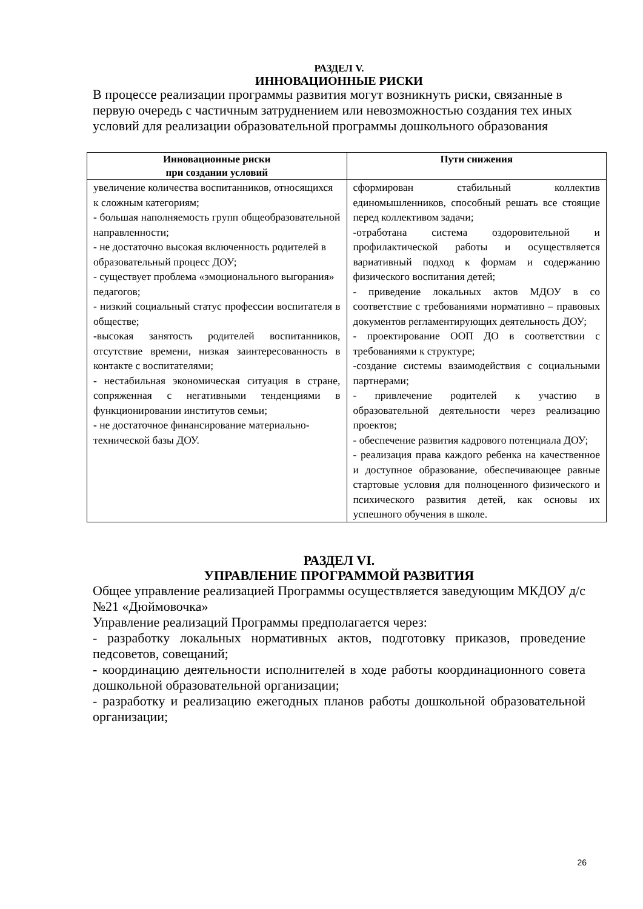РАЗДЕЛ V.
ИННОВАЦИОННЫЕ РИСКИ
В процессе реализации программы развития могут возникнуть риски, связанные в первую очередь с частичным затруднением или невозможностью создания тех иных условий для реализации образовательной программы дошкольного образования
| Инновационные риски при создании условий | Пути снижения |
| --- | --- |
| увеличение количества воспитанников, относящихся к сложным категориям; - большая наполняемость групп общеобразовательной направленности; - не достаточно высокая включенность родителей в образовательный процесс ДОУ; - существует проблема «эмоционального выгорания» педагогов; - низкий социальный статус профессии воспитателя в обществе; - высокая занятость родителей воспитанников, отсутствие времени, низкая заинтересованность в контакте с воспитателями; - нестабильная экономическая ситуация в стране, сопряженная с негативными тенденциями в функционировании институтов семьи; - не достаточное финансирование материально- технической базы ДОУ. | сформирован стабильный коллектив единомышленников, способный решать все стоящие перед коллективом задачи; - отработана система оздоровительной и профилактической работы и осуществляется вариативный подход к формам и содержанию физического воспитания детей; - приведение локальных актов МДОУ в со соответствие с требованиями нормативно – правовых документов регламентирующих деятельность ДОУ; - проектирование ООП ДО в соответствии с требованиями к структуре; -создание системы взаимодействия с социальными партнерами; - привлечение родителей к участию в образовательной деятельности через реализацию проектов; - обеспечение развития кадрового потенциала ДОУ; - реализация права каждого ребенка на качественное и доступное образование, обеспечивающее равные стартовые условия для полноценного физического и психического развития детей, как основы их успешного обучения в школе. |
РАЗДЕЛ VI.
УПРАВЛЕНИЕ ПРОГРАММОЙ РАЗВИТИЯ
Общее управление реализацией Программы осуществляется заведующим МКДОУ д/с №21 «Дюймовочка»
Управление реализаций Программы предполагается через:
- разработку локальных нормативных актов, подготовку приказов, проведение педсоветов, совещаний;
- координацию деятельности исполнителей в ходе работы координационного совета дошкольной образовательной организации;
- разработку и реализацию ежегодных планов работы дошкольной образовательной организации;
26